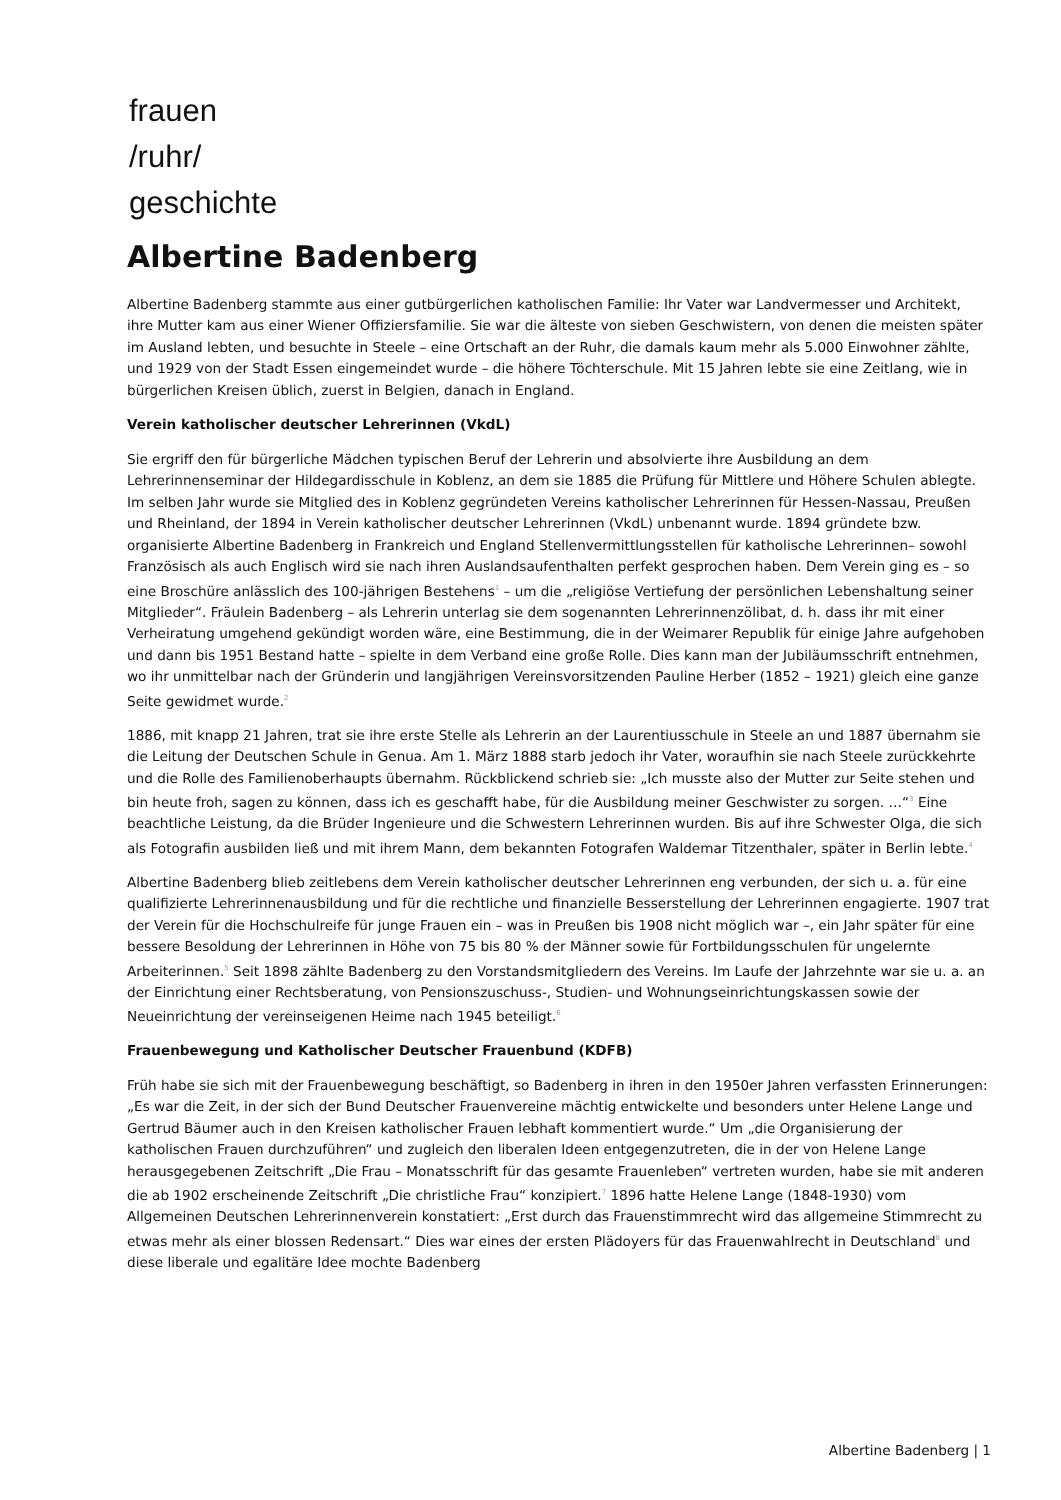frauen
/ruhr/
geschichte
Albertine Badenberg
Albertine Badenberg stammte aus einer gutbürgerlichen katholischen Familie: Ihr Vater war Landvermesser und Architekt, ihre Mutter kam aus einer Wiener Offiziersfamilie. Sie war die älteste von sieben Geschwistern, von denen die meisten später im Ausland lebten, und besuchte in Steele – eine Ortschaft an der Ruhr, die damals kaum mehr als 5.000 Einwohner zählte, und 1929 von der Stadt Essen eingemeindet wurde – die höhere Töchterschule. Mit 15 Jahren lebte sie eine Zeitlang, wie in bürgerlichen Kreisen üblich, zuerst in Belgien, danach in England.
Verein katholischer deutscher Lehrerinnen (VkdL)
Sie ergriff den für bürgerliche Mädchen typischen Beruf der Lehrerin und absolvierte ihre Ausbildung an dem Lehrerinnenseminar der Hildegardisschule in Koblenz, an dem sie 1885 die Prüfung für Mittlere und Höhere Schulen ablegte. Im selben Jahr wurde sie Mitglied des in Koblenz gegründeten Vereins katholischer Lehrerinnen für Hessen-Nassau, Preußen und Rheinland, der 1894 in Verein katholischer deutscher Lehrerinnen (VkdL) unbenannt wurde. 1894 gründete bzw. organisierte Albertine Badenberg in Frankreich und England Stellenvermittlungsstellen für katholische Lehrerinnen– sowohl Französisch als auch Englisch wird sie nach ihren Auslandsaufenthalten perfekt gesprochen haben. Dem Verein ging es – so eine Broschüre anlässlich des 100-jährigen Bestehens<sup>1</sup> – um die „religiöse Vertiefung der persönlichen Lebenshaltung seiner Mitglieder“. Fräulein Badenberg – als Lehrerin unterlag sie dem sogenannten Lehrerinnenzölibat, d. h. dass ihr mit einer Verheiratung umgehend gekündigt worden wäre, eine Bestimmung, die in der Weimarer Republik für einige Jahre aufgehoben und dann bis 1951 Bestand hatte – spielte in dem Verband eine große Rolle. Dies kann man der Jubiläumsschrift entnehmen, wo ihr unmittelbar nach der Gründerin und langjährigen Vereinsvorsitzenden Pauline Herber (1852 – 1921) gleich eine ganze Seite gewidmet wurde.<sup>2</sup>
1886, mit knapp 21 Jahren, trat sie ihre erste Stelle als Lehrerin an der Laurentiusschule in Steele an und 1887 übernahm sie die Leitung der Deutschen Schule in Genua. Am 1. März 1888 starb jedoch ihr Vater, woraufhin sie nach Steele zurückkehrte und die Rolle des Familienoberhaupts übernahm. Rückblickend schrieb sie: „Ich musste also der Mutter zur Seite stehen und bin heute froh, sagen zu können, dass ich es geschafft habe, für die Ausbildung meiner Geschwister zu sorgen. …“<sup>3</sup> Eine beachtliche Leistung, da die Brüder Ingenieure und die Schwestern Lehrerinnen wurden. Bis auf ihre Schwester Olga, die sich als Fotografin ausbilden ließ und mit ihrem Mann, dem bekannten Fotografen Waldemar Titzenthaler, später in Berlin lebte.<sup>4</sup>
Albertine Badenberg blieb zeitlebens dem Verein katholischer deutscher Lehrerinnen eng verbunden, der sich u. a. für eine qualifizierte Lehrerinnenausbildung und für die rechtliche und finanzielle Besserstellung der Lehrerinnen engagierte. 1907 trat der Verein für die Hochschulreife für junge Frauen ein – was in Preußen bis 1908 nicht möglich war –, ein Jahr später für eine bessere Besoldung der Lehrerinnen in Höhe von 75 bis 80 % der Männer sowie für Fortbildungsschulen für ungelernte Arbeiterinnen.<sup>5</sup> Seit 1898 zählte Badenberg zu den Vorstandsmitgliedern des Vereins. Im Laufe der Jahrzehnte war sie u. a. an der Einrichtung einer Rechtsberatung, von Pensionszuschuss-, Studien- und Wohnungseinrichtungskassen sowie der Neueinrichtung der vereinseigenen Heime nach 1945 beteiligt.<sup>6</sup>
Frauenbewegung und Katholischer Deutscher Frauenbund (KDFB)
Früh habe sie sich mit der Frauenbewegung beschäftigt, so Badenberg in ihren in den 1950er Jahren verfassten Erinnerungen: „Es war die Zeit, in der sich der Bund Deutscher Frauenvereine mächtig entwickelte und besonders unter Helene Lange und Gertrud Bäumer auch in den Kreisen katholischer Frauen lebhaft kommentiert wurde.“ Um „die Organisierung der katholischen Frauen durchzuführen“ und zugleich den liberalen Ideen entgegenzutreten, die in der von Helene Lange herausgegebenen Zeitschrift „Die Frau – Monatsschrift für das gesamte Frauenleben“ vertreten wurden, habe sie mit anderen die ab 1902 erscheinende Zeitschrift „Die christliche Frau“ konzipiert.<sup>7</sup> 1896 hatte Helene Lange (1848-1930) vom Allgemeinen Deutschen Lehrerinnenverein konstatiert: „Erst durch das Frauenstimmrecht wird das allgemeine Stimmrecht zu etwas mehr als einer blossen Redensart.“ Dies war eines der ersten Plädoyers für das Frauenwahlrecht in Deutschland<sup>8</sup> und diese liberale und egalitäre Idee mochte Badenberg
Albertine Badenberg | 1